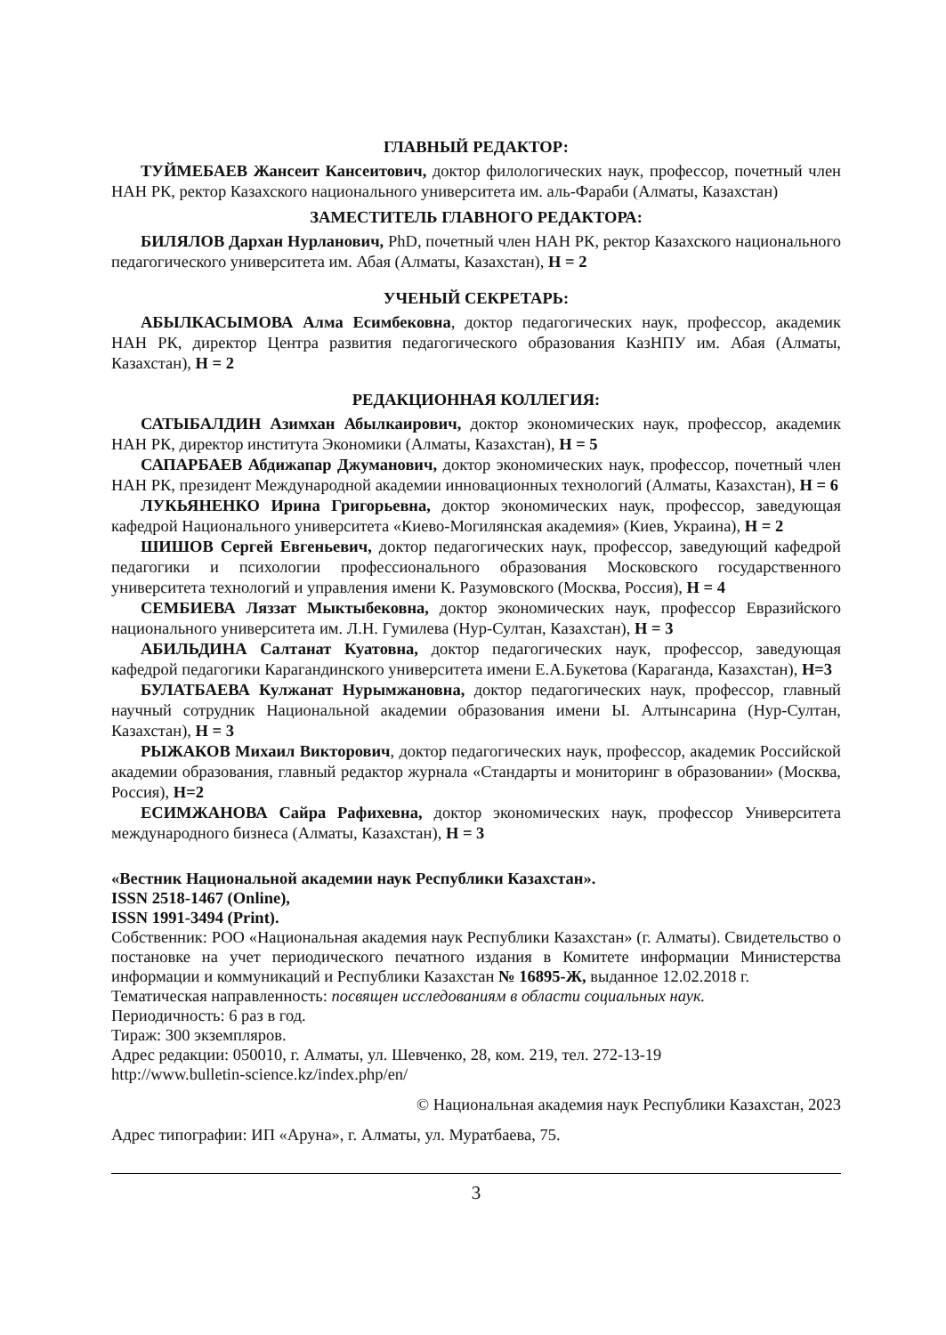ГЛАВНЫЙ РЕДАКТОР:
ТУЙМЕБАЕВ Жансеит Кансеитович, доктор филологических наук, профессор, почетный член НАН РК, ректор Казахского национального университета им. аль-Фараби (Алматы, Казахстан)
ЗАМЕСТИТЕЛЬ ГЛАВНОГО РЕДАКТОРА:
БИЛЯЛОВ Дархан Нурланович, PhD, почетный член НАН РК, ректор Казахского национального педагогического университета им. Абая (Алматы, Казахстан), H = 2
УЧЕНЫЙ СЕКРЕТАРЬ:
АБЫЛКАСЫМОВА Алма Есимбековна, доктор педагогических наук, профессор, академик НАН РК, директор Центра развития педагогического образования КазНПУ им. Абая (Алматы, Казахстан), H = 2
РЕДАКЦИОННАЯ КОЛЛЕГИЯ:
САТЫБАЛДИН Азимхан Абылкаирович, доктор экономических наук, профессор, академик НАН РК, директор института Экономики (Алматы, Казахстан), H = 5
САПАРБАЕВ Абдижапар Джуманович, доктор экономических наук, профессор, почетный член НАН РК, президент Международной академии инновационных технологий (Алматы, Казахстан), H = 6
ЛУКЬЯНЕНКО Ирина Григорьевна, доктор экономических наук, профессор, заведующая кафедрой Национального университета «Киево-Могилянская академия» (Киев, Украина), H = 2
ШИШОВ Сергей Евгеньевич, доктор педагогических наук, профессор, заведующий кафедрой педагогики и психологии профессионального образования Московского государственного университета технологий и управления имени К. Разумовского (Москва, Россия), H = 4
СЕМБИЕВА Ляззат Мыктыбековна, доктор экономических наук, профессор Евразийского национального университета им. Л.Н. Гумилева (Нур-Султан, Казахстан), H = 3
АБИЛЬДИНА Салтанат Куатовна, доктор педагогических наук, профессор, заведующая кафедрой педагогики Карагандинского университета имени Е.А.Букетова (Караганда, Казахстан), H=3
БУЛАТБАЕВА Кулжанат Нурымжановна, доктор педагогических наук, профессор, главный научный сотрудник Национальной академии образования имени Ы. Алтынсарина (Нур-Султан, Казахстан), H = 3
РЫЖАКОВ Михаил Викторович, доктор педагогических наук, профессор, академик Российской академии образования, главный редактор журнала «Стандарты и мониторинг в образовании» (Москва, Россия), H=2
ЕСИМЖАНОВА Сайра Рафихевна, доктор экономических наук, профессор Университета международного бизнеса (Алматы, Казахстан), H = 3
«Вестник Национальной академии наук Республики Казахстан».
ISSN 2518-1467 (Online),
ISSN 1991-3494 (Print).
Собственник: РОО «Национальная академия наук Республики Казахстан» (г. Алматы). Свидетельство о постановке на учет периодического печатного издания в Комитете информации Министерства информации и коммуникаций и Республики Казахстан № 16895-Ж, выданное 12.02.2018 г.
Тематическая направленность: посвящен исследованиям в области социальных наук.
Периодичность: 6 раз в год.
Тираж: 300 экземпляров.
Адрес редакции: 050010, г. Алматы, ул. Шевченко, 28, ком. 219, тел. 272-13-19
http://www.bulletin-science.kz/index.php/en/
© Национальная академия наук Республики Казахстан, 2023
Адрес типографии: ИП «Аруна», г. Алматы, ул. Муратбаева, 75.
3